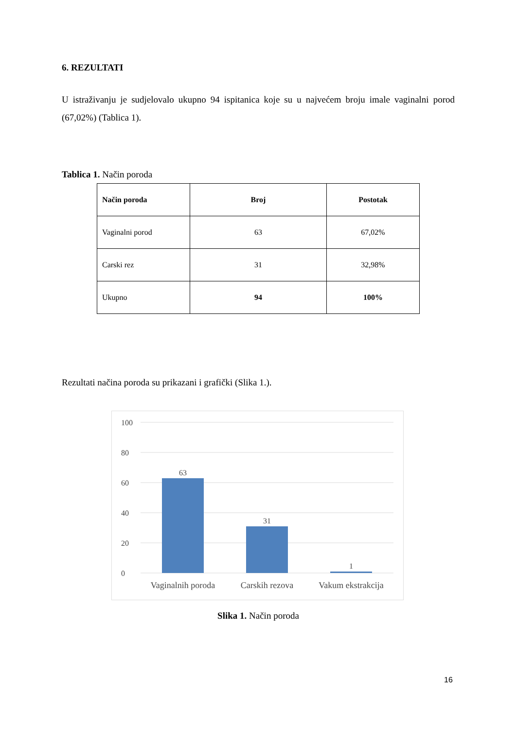6. REZULTATI
U istraživanju je sudjelovalo ukupno 94 ispitanica koje su u najvećem broju imale vaginalni porod (67,02%) (Tablica 1).
Tablica 1. Način poroda
| Način poroda | Broj | Postotak |
| --- | --- | --- |
| Vaginalni porod | 63 | 67,02% |
| Carski rez | 31 | 32,98% |
| Ukupno | 94 | 100% |
Rezultati načina poroda su prikazani i grafički (Slika 1.).
100
80
60
40
20
0
63
31
1
Vaginalnih poroda
Carskih rezova
Vakum ekstrakcija
Slika 1. Način poroda
16